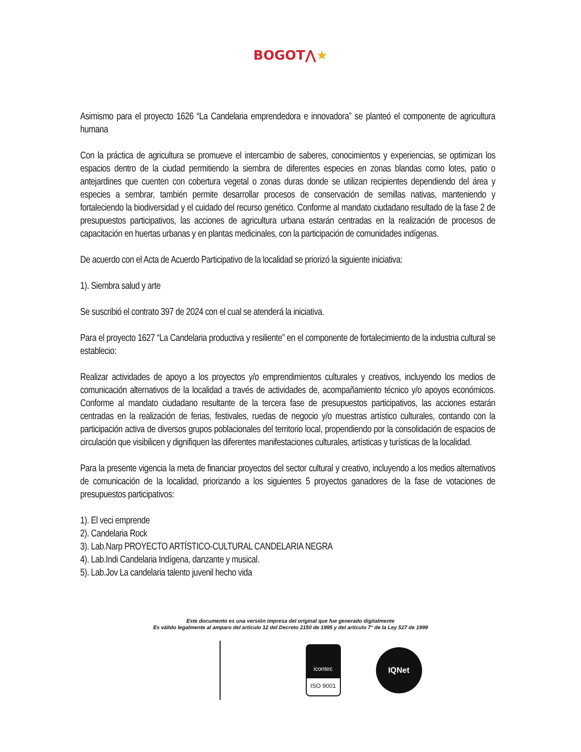BOGOT⋀★
Asimismo para el proyecto 1626 “La Candelaria emprendedora e innovadora” se planteó el componente de agricultura humana
Con la práctica de agricultura se promueve el intercambio de saberes, conocimientos y experiencias, se optimizan los espacios dentro de la ciudad permitiendo la siembra de diferentes especies en zonas blandas como lotes, patio o antejardines que cuenten con cobertura vegetal o zonas duras donde se utilizan recipientes dependiendo del área y especies a sembrar, también permite desarrollar procesos de conservación de semillas nativas, manteniendo y fortaleciendo la biodiversidad y el cuidado del recurso genético. Conforme al mandato ciudadano resultado de la fase 2 de presupuestos participativos, las acciones de agricultura urbana estarán centradas en la realización de procesos de capacitación en huertas urbanas y en plantas medicinales, con la participación de comunidades indígenas.
De acuerdo con el Acta de Acuerdo Participativo de la localidad se priorizó la siguiente iniciativa:
1). Siembra salud y arte
Se suscribió el contrato 397 de 2024 con el cual se atenderá la iniciativa.
Para el proyecto 1627 “La Candelaria productiva y resiliente” en el componente de fortalecimiento de la industria cultural se establecio:
Realizar actividades de apoyo a los proyectos y/o emprendimientos culturales y creativos, incluyendo los medios de comunicación alternativos de la localidad a través de actividades de, acompañamiento técnico y/o apoyos económicos. Conforme al mandato ciudadano resultante de la tercera fase de presupuestos participativos, las acciones estarán centradas en la realización de ferias, festivales, ruedas de negocio y/o muestras artístico culturales, contando con la participación activa de diversos grupos poblacionales del territorio local, propendiendo por la consolidación de espacios de circulación que visibilicen y dignifiquen las diferentes manifestaciones culturales, artísticas y turísticas de la localidad.
Para la presente vigencia la meta de financiar proyectos del sector cultural y creativo, incluyendo a los medios alternativos de comunicación de la localidad, priorizando a los siguientes 5 proyectos ganadores de la fase de votaciones de presupuestos participativos:
1). El veci emprende
2). Candelaria Rock
3). Lab.Narp PROYECTO ARTÍSTICO-CULTURAL CANDELARIA NEGRA
4). Lab.Indi Candelaria Indígena, danzante y musical.
5). Lab.Jov La candelaria talento juvenil hecho vida
Este documento es una versión impresa del original que fue generado digitalmente
Es válido legalmente al amparo del artículo 12 del Decreto 2150 de 1995 y del artículo 7° de la Ley 527 de 1999
icontec
ISO 9001
IQNet